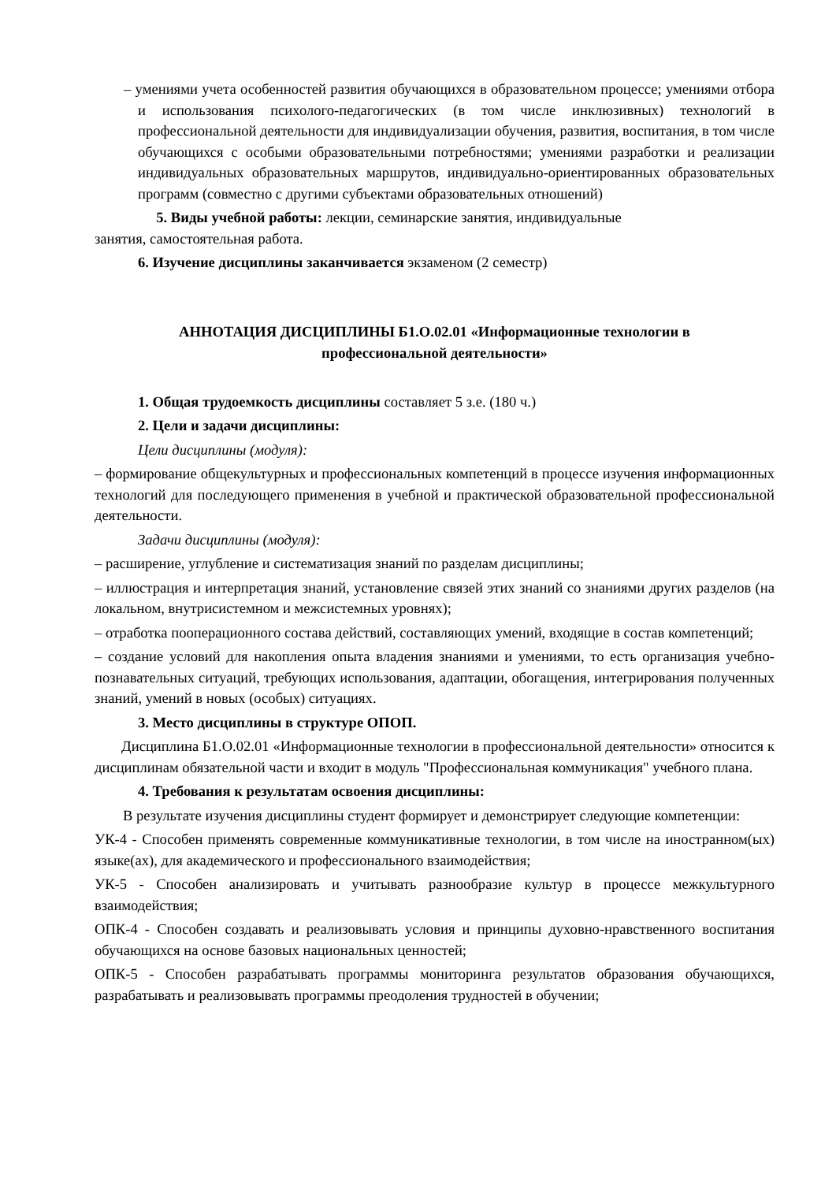– умениями учета особенностей развития обучающихся в образовательном процессе; умениями отбора и использования психолого-педагогических (в том числе инклюзивных) технологий в профессиональной деятельности для индивидуализации обучения, развития, воспитания, в том числе обучающихся с особыми образовательными потребностями; умениями разработки и реализации индивидуальных образовательных маршрутов, индивидуально-ориентированных образовательных программ (совместно с другими субъектами образовательных отношений)
5. Виды учебной работы: лекции, семинарские занятия, индивидуальные
занятия, самостоятельная работа.
6. Изучение дисциплины заканчивается экзаменом (2 семестр)
АННОТАЦИЯ ДИСЦИПЛИНЫ Б1.О.02.01 «Информационные технологии в профессиональной деятельности»
1. Общая трудоемкость дисциплины составляет 5 з.е. (180 ч.)
2. Цели и задачи дисциплины:
Цели дисциплины (модуля):
– формирование общекультурных и профессиональных компетенций в процессе изучения информационных технологий для последующего применения в учебной и практической образовательной профессиональной деятельности.
Задачи дисциплины (модуля):
– расширение, углубление и систематизация знаний по разделам дисциплины;
– иллюстрация и интерпретация знаний, установление связей этих знаний со знаниями других разделов (на локальном, внутрисистемном и межсистемных уровнях);
– отработка пооперационного состава действий, составляющих умений, входящие в состав компетенций;
– создание условий для накопления опыта владения знаниями и умениями, то есть организация учебно-познавательных ситуаций, требующих использования, адаптации, обогащения, интегрирования полученных знаний, умений в новых (особых) ситуациях.
3. Место дисциплины в структуре ОПОП.
Дисциплина Б1.О.02.01 «Информационные технологии в профессиональной деятельности» относится к дисциплинам обязательной части и входит в модуль "Профессиональная коммуникация" учебного плана.
4. Требования к результатам освоения дисциплины:
В результате изучения дисциплины студент формирует и демонстрирует следующие компетенции:
УК-4 - Способен применять современные коммуникативные технологии, в том числе на иностранном(ых) языке(ах), для академического и профессионального взаимодействия;
УК-5 - Способен анализировать и учитывать разнообразие культур в процессе межкультурного взаимодействия;
ОПК-4 - Способен создавать и реализовывать условия и принципы духовно-нравственного воспитания обучающихся на основе базовых национальных ценностей;
ОПК-5 - Способен разрабатывать программы мониторинга результатов образования обучающихся, разрабатывать и реализовывать программы преодоления трудностей в обучении;